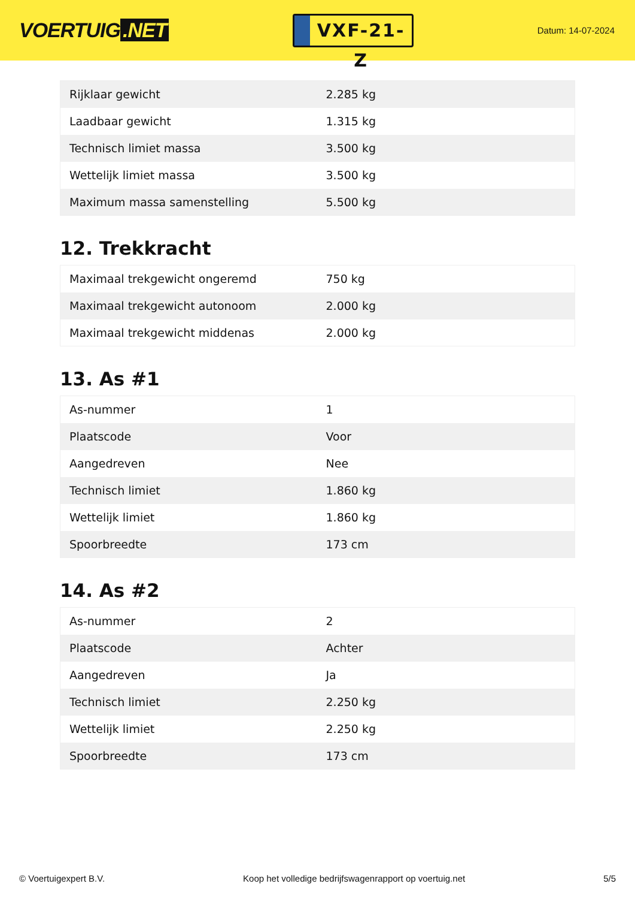VOERTUIG.NET
VXF-21-Z
Datum: 14-07-2024
| Rijklaar gewicht | 2.285 kg |
| Laadbaar gewicht | 1.315 kg |
| Technisch limiet massa | 3.500 kg |
| Wettelijk limiet massa | 3.500 kg |
| Maximum massa samenstelling | 5.500 kg |
12. Trekkracht
| Maximaal trekgewicht ongeremd | 750 kg |
| Maximaal trekgewicht autonoom | 2.000 kg |
| Maximaal trekgewicht middenas | 2.000 kg |
13. As #1
| As-nummer | 1 |
| Plaatscode | Voor |
| Aangedreven | Nee |
| Technisch limiet | 1.860 kg |
| Wettelijk limiet | 1.860 kg |
| Spoorbreedte | 173 cm |
14. As #2
| As-nummer | 2 |
| Plaatscode | Achter |
| Aangedreven | Ja |
| Technisch limiet | 2.250 kg |
| Wettelijk limiet | 2.250 kg |
| Spoorbreedte | 173 cm |
© Voertuigexpert B.V. Koop het volledige bedrijfswagenrapport op voertuig.net 5/5